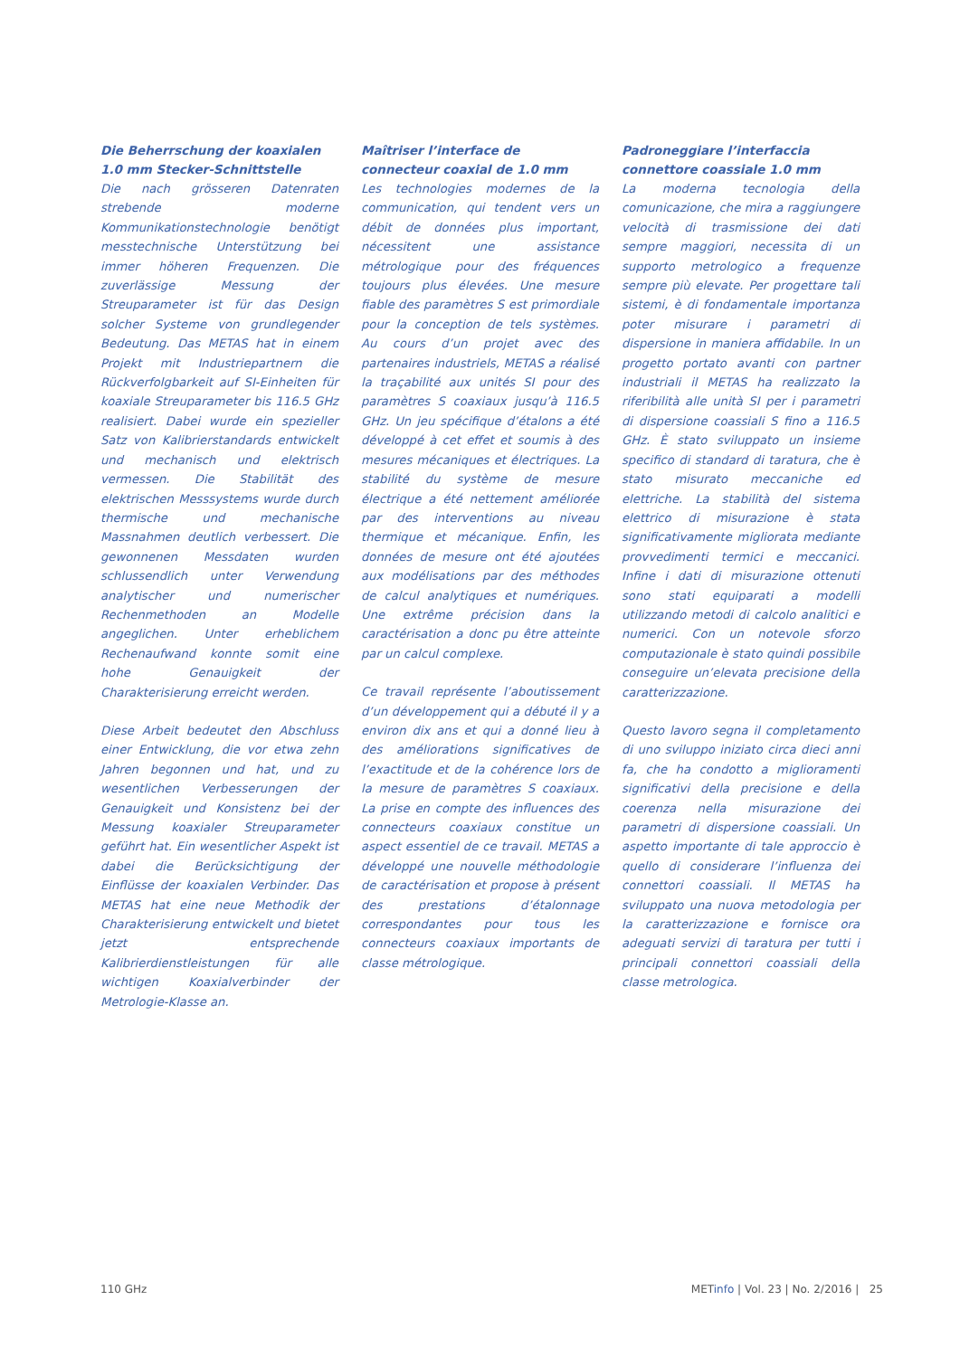Die Beherrschung der koaxialen 1.0 mm Stecker-Schnittstelle
Die nach grösseren Datenraten strebende moderne Kommunikationstechnologie benötigt messtechnische Unterstützung bei immer höheren Frequenzen. Die zuverlässige Messung der Streuparameter ist für das Design solcher Systeme von grundlegender Bedeutung. Das METAS hat in einem Projekt mit Industriepartnern die Rückverfolgbarkeit auf SI-Einheiten für koaxiale Streuparameter bis 116.5 GHz realisiert. Dabei wurde ein spezieller Satz von Kalibrierstandards entwickelt und mechanisch und elektrisch vermessen. Die Stabilität des elektrischen Messsystems wurde durch thermische und mechanische Massnahmen deutlich verbessert. Die gewonnenen Messdaten wurden schlussendlich unter Verwendung analytischer und numerischer Rechenmethoden an Modelle angeglichen. Unter erheblichem Rechenaufwand konnte somit eine hohe Genauigkeit der Charakterisierung erreicht werden.
Diese Arbeit bedeutet den Abschluss einer Entwicklung, die vor etwa zehn Jahren begonnen und hat, und zu wesentlichen Verbesserungen der Genauigkeit und Konsistenz bei der Messung koaxialer Streuparameter geführt hat. Ein wesentlicher Aspekt ist dabei die Berücksichtigung der Einflüsse der koaxialen Verbinder. Das METAS hat eine neue Methodik der Charakterisierung entwickelt und bietet jetzt entsprechende Kalibrierdienstleistungen für alle wichtigen Koaxialverbinder der Metrologie-Klasse an.
Maîtriser l’interface de connecteur coaxial de 1.0 mm
Les technologies modernes de la communication, qui tendent vers un débit de données plus important, nécessitent une assistance métrologique pour des fréquences toujours plus élevées. Une mesure fiable des paramètres S est primordiale pour la conception de tels systèmes. Au cours d’un projet avec des partenaires industriels, METAS a réalisé la traçabilité aux unités SI pour des paramètres S coaxiaux jusqu’à 116.5 GHz. Un jeu spécifique d’étalons a été développé à cet effet et soumis à des mesures mécaniques et électriques. La stabilité du système de mesure électrique a été nettement améliorée par des interventions au niveau thermique et mécanique. Enfin, les données de mesure ont été ajoutées aux modélisations par des méthodes de calcul analytiques et numériques. Une extrême précision dans la caractérisation a donc pu être atteinte par un calcul complexe.
Ce travail représente l’aboutissement d’un développement qui a débuté il y a environ dix ans et qui a donné lieu à des améliorations significatives de l’exactitude et de la cohérence lors de la mesure de paramètres S coaxiaux. La prise en compte des influences des connecteurs coaxiaux constitue un aspect essentiel de ce travail. METAS a développé une nouvelle méthodologie de caractérisation et propose à présent des prestations d’étalonnage correspondantes pour tous les connecteurs coaxiaux importants de classe métrologique.
Padroneggiare l’interfaccia connettore coassiale 1.0 mm
La moderna tecnologia della comunicazione, che mira a raggiungere velocità di trasmissione dei dati sempre maggiori, necessita di un supporto metrologico a frequenze sempre più elevate. Per progettare tali sistemi, è di fondamentale importanza poter misurare i parametri di dispersione in maniera affidabile. In un progetto portato avanti con partner industriali il METAS ha realizzato la riferibilità alle unità SI per i parametri di dispersione coassiali S fino a 116.5 GHz. È stato sviluppato un insieme specifico di standard di taratura, che è stato misurato meccaniche ed elettriche. La stabilità del sistema elettrico di misurazione è stata significativamente migliorata mediante provvedimenti termici e meccanici. Infine i dati di misurazione ottenuti sono stati equiparati a modelli utilizzando metodi di calcolo analitici e numerici. Con un notevole sforzo computazionale è stato quindi possibile conseguire un’elevata precisione della caratterizzazione.
Questo lavoro segna il completamento di uno sviluppo iniziato circa dieci anni fa, che ha condotto a miglioramenti significativi della precisione e della coerenza nella misurazione dei parametri di dispersione coassiali. Un aspetto importante di tale approccio è quello di considerare l’influenza dei connettori coassiali. Il METAS ha sviluppato una nuova metodologia per la caratterizzazione e fornisce ora adeguati servizi di taratura per tutti i principali connettori coassiali della classe metrologica.
110 GHz METinfo | Vol. 23 | No. 2/2016 | 25